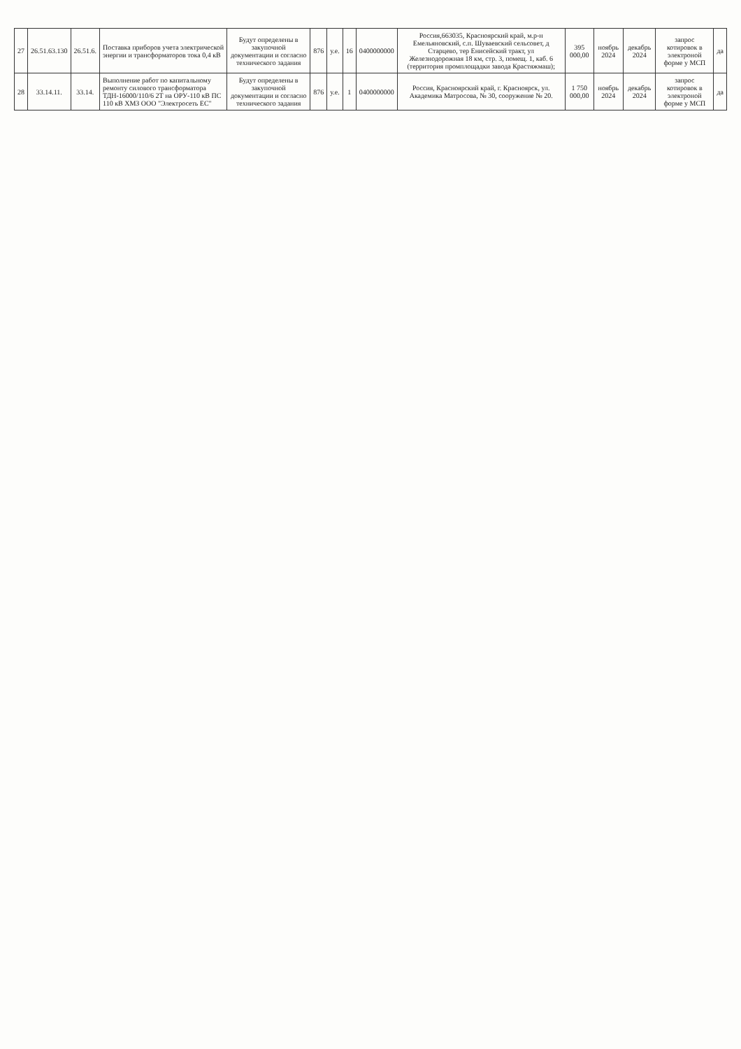| 27 | 26.51.63.130 | 26.51.6. | Поставка приборов учета электрической энергии и трансформаторов тока 0,4 кВ | Будут определены в закупочной документации и согласно технического задания | 876 | у.е. | 16 | 0400000000 | Россия,663035, Красноярский край, м.р-н Емельяновский, с.п. Шуваевский сельсовет, д Старцево, тер Енисейский тракт, ул Железнодорожная 18 км, стр. 3, помещ. 1, каб. 6 (территория промплощадки завода Крастяжмаш); | 395 000,00 | ноябрь 2024 | декабрь 2024 | запрос котировок в электроной форме у МСП | да |
| 28 | 33.14.11. | 33.14. | Выполнение работ по капитальному ремонту силового трансформатора ТДН-16000/110/6 2Т на ОРУ-110 кВ ПС 110 кВ ХМЗ ООО "Электросеть ЕС" | Будут определены в закупочной документации и согласно технического задания | 876 | у.е. | 1 | 0400000000 | Россия, Красноярский край, г. Красноярск, ул. Академика Матросова, № 30, сооружение № 20. | 1 750 000,00 | ноябрь 2024 | декабрь 2024 | запрос котировок в электроной форме у МСП | да |